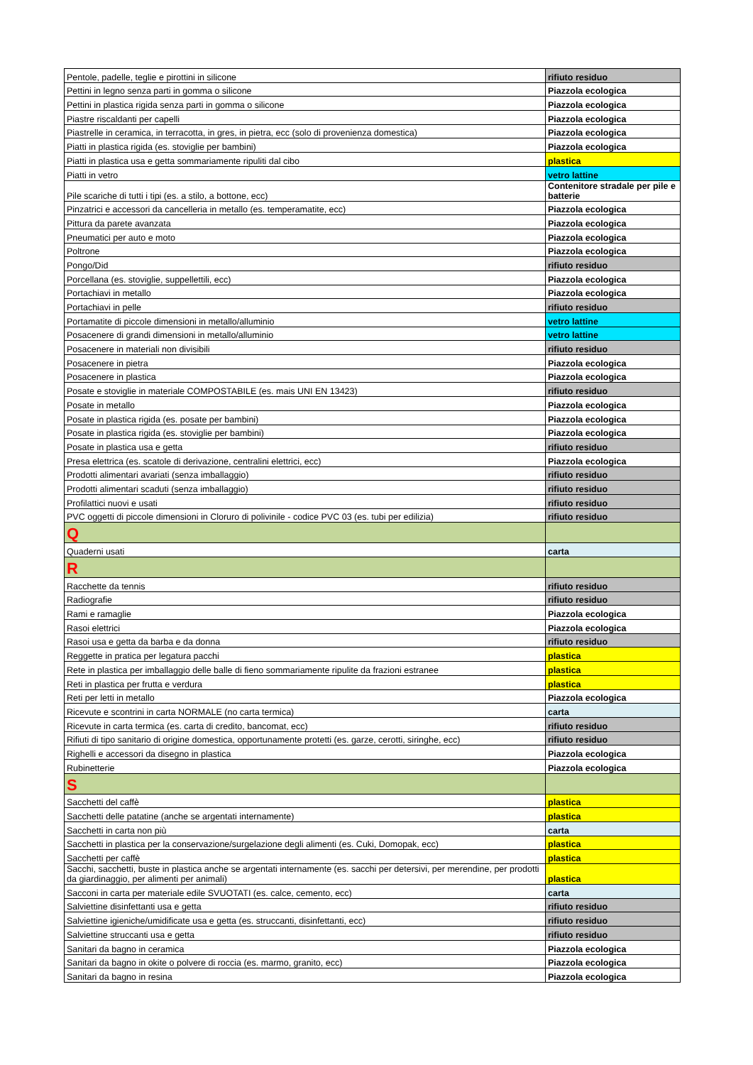| Pentole, padelle, teglie e pirottini in silicone | rifiuto residuo |
| Pettini in legno senza parti in gomma o silicone | Piazzola ecologica |
| Pettini in plastica rigida senza parti in gomma o silicone | Piazzola ecologica |
| Piastre riscaldanti per capelli | Piazzola ecologica |
| Piastrelle in ceramica, in terracotta, in gres, in pietra, ecc (solo di provenienza domestica) | Piazzola ecologica |
| Piatti in plastica rigida (es. stoviglie per bambini) | Piazzola ecologica |
| Piatti in plastica usa e getta sommariamente ripuliti dal cibo | plastica |
| Piatti in vetro | vetro lattine |
| Pile scariche di tutti i tipi (es. a stilo, a bottone, ecc) | Contenitore stradale per pile e batterie |
| Pinzatrici e accessori da cancelleria in metallo (es. temperamatite, ecc) | Piazzola ecologica |
| Pittura da parete avanzata | Piazzola ecologica |
| Pneumatici per auto e moto | Piazzola ecologica |
| Poltrone | Piazzola ecologica |
| Pongo/Did | rifiuto residuo |
| Porcellana (es. stoviglie, suppellettili, ecc) | Piazzola ecologica |
| Portachiavi in metallo | Piazzola ecologica |
| Portachiavi in pelle | rifiuto residuo |
| Portamatite di piccole dimensioni in metallo/alluminio | vetro lattine |
| Posacenere di grandi dimensioni in metallo/alluminio | vetro lattine |
| Posacenere in materiali non divisibili | rifiuto residuo |
| Posacenere in pietra | Piazzola ecologica |
| Posacenere in plastica | Piazzola ecologica |
| Posate e stoviglie in materiale COMPOSTABILE (es. mais UNI EN 13423) | rifiuto residuo |
| Posate in metallo | Piazzola ecologica |
| Posate in plastica rigida (es. posate per bambini) | Piazzola ecologica |
| Posate in plastica rigida (es. stoviglie per bambini) | Piazzola ecologica |
| Posate in plastica usa e getta | rifiuto residuo |
| Presa elettrica (es. scatole di derivazione, centralini elettrici, ecc) | Piazzola ecologica |
| Prodotti alimentari avariati (senza imballaggio) | rifiuto residuo |
| Prodotti alimentari scaduti (senza imballaggio) | rifiuto residuo |
| Profilattici nuovi e usati | rifiuto residuo |
| PVC oggetti di piccole dimensioni in Cloruro di polivinile - codice PVC 03 (es. tubi per edilizia) | rifiuto residuo |
| Q | |
| Quaderni usati | carta |
| R | |
| Racchette da tennis | rifiuto residuo |
| Radiografie | rifiuto residuo |
| Rami e ramaglie | Piazzola ecologica |
| Rasoi elettrici | Piazzola ecologica |
| Rasoi usa e getta da barba e da donna | rifiuto residuo |
| Reggette in pratica per legatura pacchi | plastica |
| Rete in plastica per imballaggio delle balle di fieno sommariamente ripulite da frazioni estranee | plastica |
| Reti in plastica per frutta e verdura | plastica |
| Reti per letti in metallo | Piazzola ecologica |
| Ricevute e scontrini in carta NORMALE (no carta termica) | carta |
| Ricevute in carta termica (es. carta di credito, bancomat, ecc) | rifiuto residuo |
| Rifiuti di tipo sanitario di origine domestica, opportunamente protetti (es. garze, cerotti, siringhe, ecc) | rifiuto residuo |
| Righelli e accessori da disegno in plastica | Piazzola ecologica |
| Rubinetterie | Piazzola ecologica |
| S | |
| Sacchetti del caffè | plastica |
| Sacchetti delle patatine (anche se argentati internamente) | plastica |
| Sacchetti in carta non più | carta |
| Sacchetti in plastica per la conservazione/surgelazione degli alimenti (es. Cuki, Domopak, ecc) | plastica |
| Sacchetti per caffè | plastica |
| Sacchi, sacchetti, buste in plastica anche se argentati internamente (es. sacchi per detersivi, per merendine, per prodotti da giardinaggio, per alimenti per animali) | plastica |
| Sacconi in carta per materiale edile SVUOTATI (es. calce, cemento, ecc) | carta |
| Salviettine disinfettanti usa e getta | rifiuto residuo |
| Salviettine igieniche/umidificate usa e getta (es. struccanti, disinfettanti, ecc) | rifiuto residuo |
| Salviettine struccanti usa e getta | rifiuto residuo |
| Sanitari da bagno in ceramica | Piazzola ecologica |
| Sanitari da bagno in okite o polvere di roccia (es. marmo, granito, ecc) | Piazzola ecologica |
| Sanitari da bagno in resina | Piazzola ecologica |